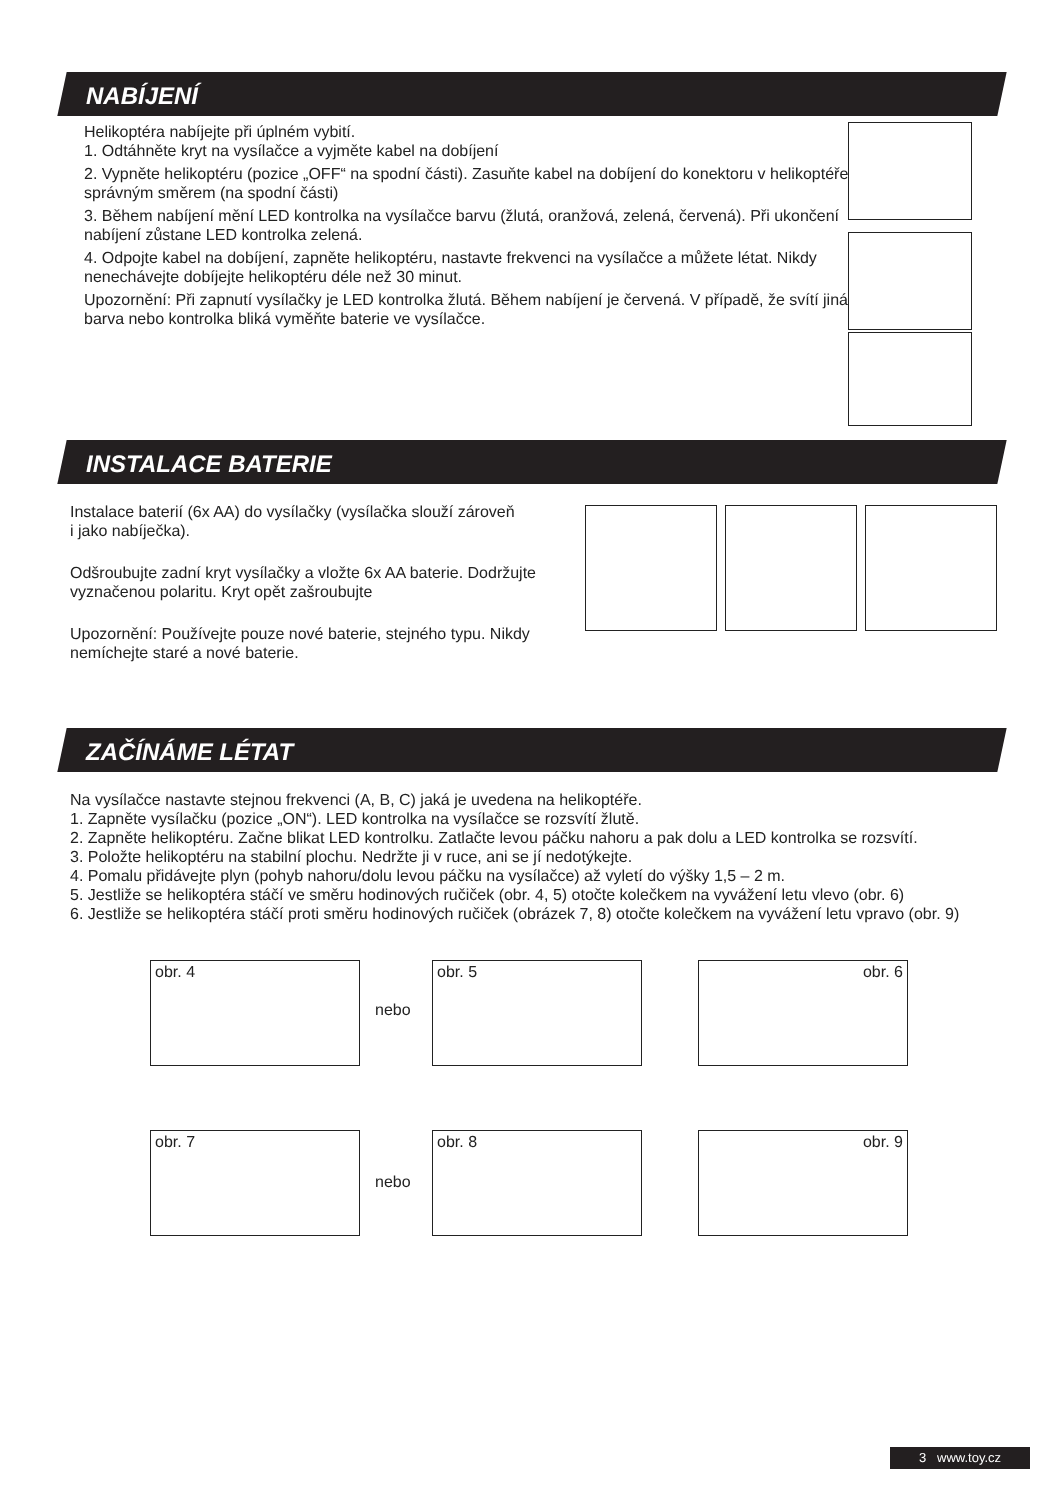NABÍJENÍ
Helikoptéra nabíjejte při úplném vybití.
1. Odtáhněte kryt na vysílačce a vyjměte kabel na dobíjení
2. Vypněte helikoptéru (pozice „OFF“ na spodní části). Zasuňte kabel na dobíjení do konektoru v helikoptéře správným směrem (na spodní části)
3. Během nabíjení mění LED kontrolka na vysílačce barvu (žlutá, oranžová, zelená, červená). Při ukončení nabíjení zůstane LED kontrolka zelená.
4. Odpojte kabel na dobíjení, zapněte helikoptéru, nastavte frekvenci na vysílačce a můžete létat. Nikdy nenechávejte dobíjejte helikoptéru déle než 30 minut.
Upozornění: Při zapnutí vysílačky je LED kontrolka žlutá. Během nabíjení je červená. V případě, že svítí jiná barva nebo kontrolka bliká vyměňte baterie ve vysílačce.
INSTALACE BATERIE
Instalace baterií (6x AA) do vysílačky (vysílačka slouží zároveň
i jako nabíječka).
Odšroubujte zadní kryt vysílačky a vložte 6x AA baterie. Dodržujte vyznačenou polaritu. Kryt opět zašroubujte
Upozornění: Používejte pouze nové baterie, stejného typu. Nikdy nemíchejte staré a nové baterie.
ZAČÍNÁME LÉTAT
Na vysílačce nastavte stejnou frekvenci (A, B, C) jaká je uvedena na helikoptéře.
1. Zapněte vysílačku (pozice „ON“). LED kontrolka na vysílačce se rozsvítí žlutě.
2. Zapněte helikoptéru. Začne blikat LED kontrolku. Zatlačte levou páčku nahoru a pak dolu a LED kontrolka se rozsvítí.
3. Položte helikoptéru na stabilní plochu. Nedržte ji v ruce, ani se jí nedotýkejte.
4. Pomalu přidávejte plyn (pohyb nahoru/dolu levou páčku na vysílačce) až vyletí do výšky 1,5 – 2 m.
5. Jestliže se helikoptéra stáčí ve směru hodinových ručiček (obr. 4, 5) otočte kolečkem na vyvážení letu vlevo (obr. 6)
6. Jestliže se helikoptéra stáčí proti směru hodinových ručiček (obrázek 7, 8) otočte kolečkem na vyvážení letu vpravo (obr. 9)
obr. 4
nebo
obr. 5 obr. 6
obr. 7
nebo
obr. 8 obr. 9
3 www.toy.cz